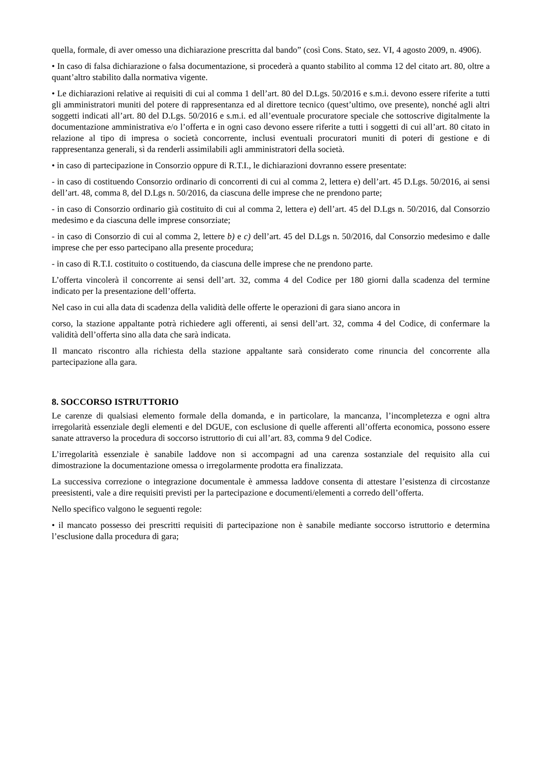quella, formale, di aver omesso una dichiarazione prescritta dal bando” (così Cons. Stato, sez. VI, 4 agosto 2009, n. 4906).
• In caso di falsa dichiarazione o falsa documentazione, si procederà a quanto stabilito al comma 12 del citato art. 80, oltre a quant’altro stabilito dalla normativa vigente.
• Le dichiarazioni relative ai requisiti di cui al comma 1 dell’art. 80 del D.Lgs. 50/2016 e s.m.i. devono essere riferite a tutti gli amministratori muniti del potere di rappresentanza ed al direttore tecnico (quest’ultimo, ove presente), nonché agli altri soggetti indicati all’art. 80 del D.Lgs. 50/2016 e s.m.i. ed all’eventuale procuratore speciale che sottoscrive digitalmente la documentazione amministrativa e/o l’offerta e in ogni caso devono essere riferite a tutti i soggetti di cui all’art. 80 citato in relazione al tipo di impresa o società concorrente, inclusi eventuali procuratori muniti di poteri di gestione e di rappresentanza generali, sì da renderli assimilabili agli amministratori della società.
• in caso di partecipazione in Consorzio oppure di R.T.I., le dichiarazioni dovranno essere presentate:
- in caso di costituendo Consorzio ordinario di concorrenti di cui al comma 2, lettera e) dell’art. 45 D.Lgs. 50/2016, ai sensi dell’art. 48, comma 8, del D.Lgs n. 50/2016, da ciascuna delle imprese che ne prendono parte;
- in caso di Consorzio ordinario già costituito di cui al comma 2, lettera e) dell’art. 45 del D.Lgs n. 50/2016, dal Consorzio medesimo e da ciascuna delle imprese consorziate;
- in caso di Consorzio di cui al comma 2, lettere b) e c) dell’art. 45 del D.Lgs n. 50/2016, dal Consorzio medesimo e dalle imprese che per esso partecipano alla presente procedura;
- in caso di R.T.I. costituito o costituendo, da ciascuna delle imprese che ne prendono parte.
L’offerta vincolerà il concorrente ai sensi dell’art. 32, comma 4 del Codice per 180 giorni dalla scadenza del termine indicato per la presentazione dell’offerta.
Nel caso in cui alla data di scadenza della validità delle offerte le operazioni di gara siano ancora in
corso, la stazione appaltante potrà richiedere agli offerenti, ai sensi dell’art. 32, comma 4 del Codice, di confermare la validità dell’offerta sino alla data che sarà indicata.
Il mancato riscontro alla richiesta della stazione appaltante sarà considerato come rinuncia del concorrente alla partecipazione alla gara.
8. SOCCORSO ISTRUTTORIO
Le carenze di qualsiasi elemento formale della domanda, e in particolare, la mancanza, l’incompletezza e ogni altra irregolarità essenziale degli elementi e del DGUE, con esclusione di quelle afferenti all’offerta economica, possono essere sanate attraverso la procedura di soccorso istruttorio di cui all’art. 83, comma 9 del Codice.
L’irregolarità essenziale è sanabile laddove non si accompagni ad una carenza sostanziale del requisito alla cui dimostrazione la documentazione omessa o irregolarmente prodotta era finalizzata.
La successiva correzione o integrazione documentale è ammessa laddove consenta di attestare l’esistenza di circostanze preesistenti, vale a dire requisiti previsti per la partecipazione e documenti/elementi a corredo dell’offerta.
Nello specifico valgono le seguenti regole:
• il mancato possesso dei prescritti requisiti di partecipazione non è sanabile mediante soccorso istruttorio e determina l’esclusione dalla procedura di gara;